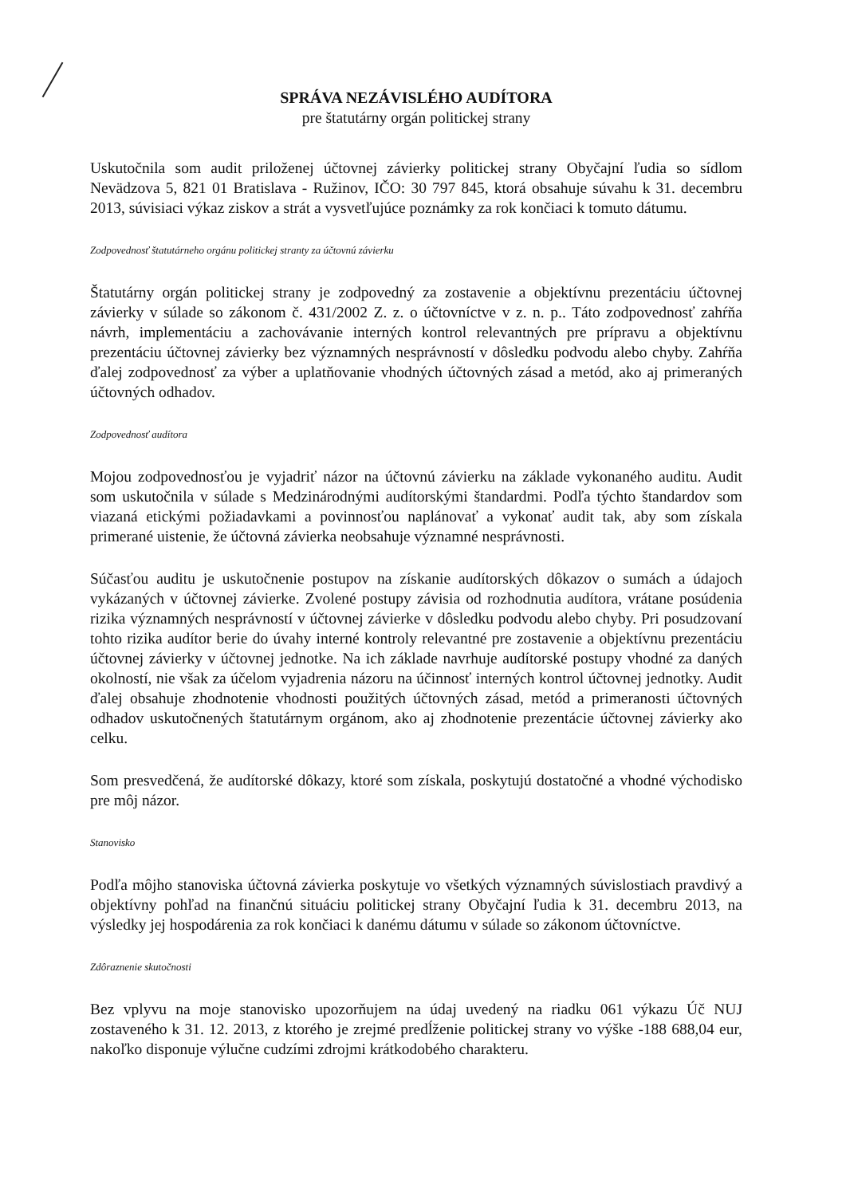SPRÁVA NEZÁVISLÉHO AUDÍTORA
pre štatutárny orgán politickej strany
Uskutočnila som audit priloženej účtovnej závierky politickej strany Obyčajní ľudia so sídlom Nevädzova 5, 821 01 Bratislava - Ružinov, IČO: 30 797 845, ktorá obsahuje súvahu k 31. decembru 2013, súvisiaci výkaz ziskov a strát a vysvetľujúce poznámky za rok končiaci k tomuto dátumu.
Zodpovednosť štatutárneho orgánu politickej stranty za účtovnú závierku
Štatutárny orgán politickej strany je zodpovedný za zostavenie a objektívnu prezentáciu účtovnej závierky v súlade so zákonom č. 431/2002 Z. z. o účtovníctve v z. n. p.. Táto zodpovednosť zahŕňa návrh, implementáciu a zachovávanie interných kontrol relevantných pre prípravu a objektívnu prezentáciu účtovnej závierky bez významných nesprávností v dôsledku podvodu alebo chyby. Zahŕňa ďalej zodpovednosť za výber a uplatňovanie vhodných účtovných zásad a metód, ako aj primeraných účtovných odhadov.
Zodpovednosť audítora
Mojou zodpovednosťou je vyjadriť názor na účtovnú závierku na základe vykonaného auditu. Audit som uskutočnila v súlade s Medzinárodnými audítorskými štandardmi. Podľa týchto štandardov som viazaná etickými požiadavkami a povinnosťou naplánovať a vykonať audit tak, aby som získala primerané uistenie, že účtovná závierka neobsahuje významné nesprávnosti.
Súčasťou auditu je uskutočnenie postupov na získanie audítorských dôkazov o sumách a údajoch vykázaných v účtovnej závierke. Zvolené postupy závisia od rozhodnutia audítora, vrátane posúdenia rizika významných nesprávností v účtovnej závierke v dôsledku podvodu alebo chyby. Pri posudzovaní tohto rizika audítor berie do úvahy interné kontroly relevantné pre zostavenie a objektívnu prezentáciu účtovnej závierky v účtovnej jednotke. Na ich základe navrhuje audítorské postupy vhodné za daných okolností, nie však za účelom vyjadrenia názoru na účinnosť interných kontrol účtovnej jednotky. Audit ďalej obsahuje zhodnotenie vhodnosti použitých účtovných zásad, metód a primeranosti účtovných odhadov uskutočnených štatutárnym orgánom, ako aj zhodnotenie prezentácie účtovnej závierky ako celku.
Som presvedčená, že audítorské dôkazy, ktoré som získala, poskytujú dostatočné a vhodné východisko pre môj názor.
Stanovisko
Podľa môjho stanoviska účtovná závierka poskytuje vo všetkých významných súvislostiach pravdivý a objektívny pohľad na finančnú situáciu politickej strany Obyčajní ľudia k 31. decembru 2013, na výsledky jej hospodárenia za rok končiaci k danému dátumu v súlade so zákonom účtovníctve.
Zdôraznenie skutočnosti
Bez vplyvu na moje stanovisko upozorňujem na údaj uvedený na riadku 061 výkazu Úč NUJ zostaveného k 31. 12. 2013, z ktorého je zrejmé predĺženie politickej strany vo výške -188 688,04 eur, nakoľko disponuje výlučne cudzími zdrojmi krátkodobého charakteru.